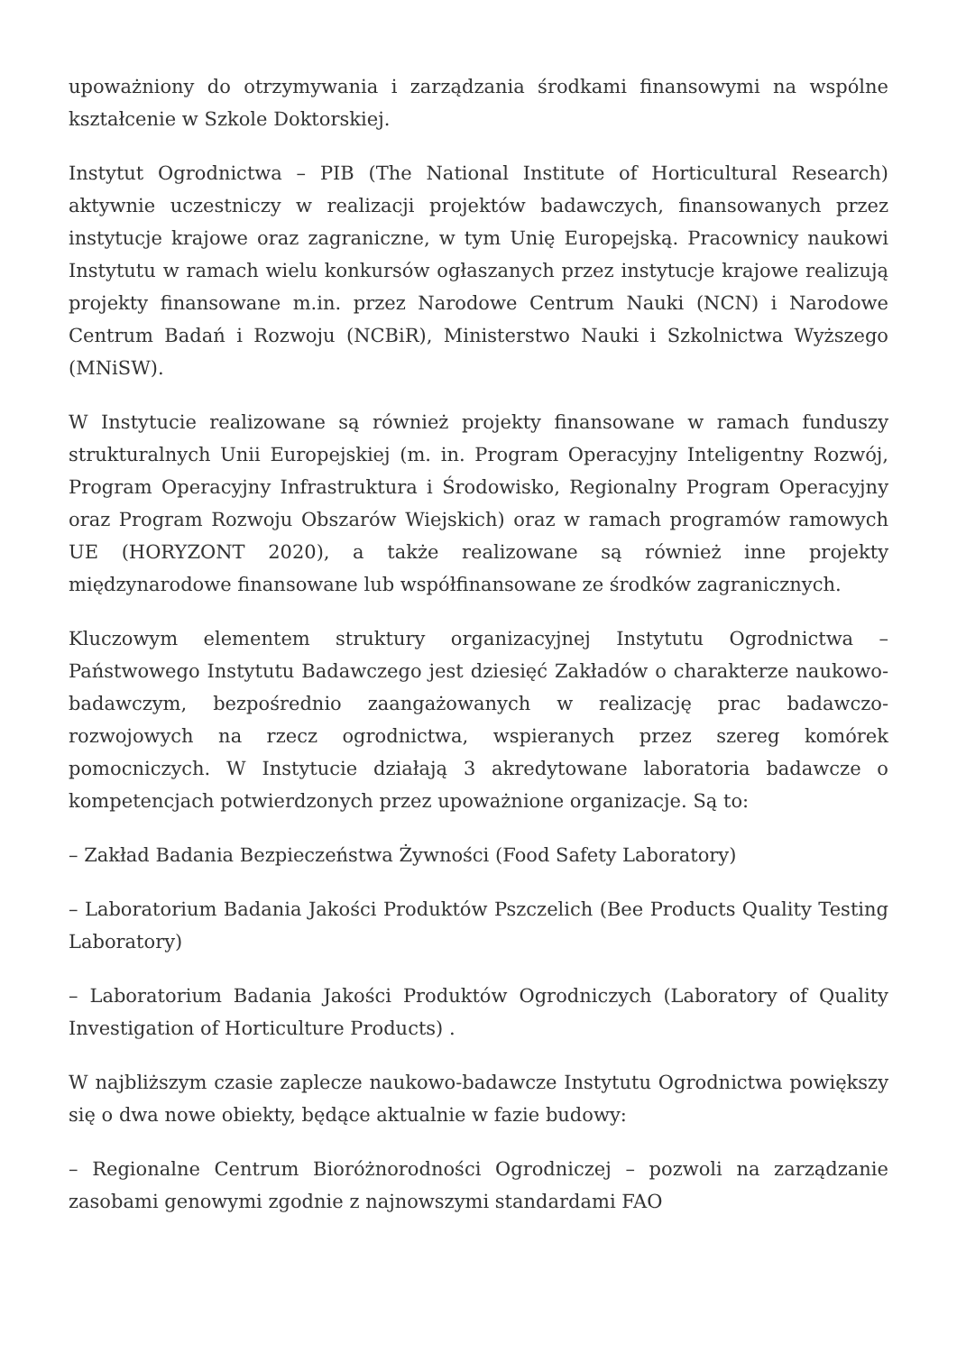upoważniony do otrzymywania i zarządzania środkami finansowymi na wspólne kształcenie w Szkole Doktorskiej.
Instytut Ogrodnictwa – PIB (The National Institute of Horticultural Research) aktywnie uczestniczy w realizacji projektów badawczych, finansowanych przez instytucje krajowe oraz zagraniczne, w tym Unię Europejską. Pracownicy naukowi Instytutu w ramach wielu konkursów ogłaszanych przez instytucje krajowe realizują projekty finansowane m.in. przez Narodowe Centrum Nauki (NCN) i Narodowe Centrum Badań i Rozwoju (NCBiR), Ministerstwo Nauki i Szkolnictwa Wyższego (MNiSW).
W Instytucie realizowane są również projekty finansowane w ramach funduszy strukturalnych Unii Europejskiej (m. in. Program Operacyjny Inteligentny Rozwój, Program Operacyjny Infrastruktura i Środowisko, Regionalny Program Operacyjny oraz Program Rozwoju Obszarów Wiejskich) oraz w ramach programów ramowych UE (HORYZONT 2020), a także realizowane są również inne projekty międzynarodowe finansowane lub współfinansowane ze środków zagranicznych.
Kluczowym elementem struktury organizacyjnej Instytutu Ogrodnictwa – Państwowego Instytutu Badawczego jest dziesięć Zakładów o charakterze naukowo-badawczym, bezpośrednio zaangażowanych w realizację prac badawczo-rozwojowych na rzecz ogrodnictwa, wspieranych przez szereg komórek pomocniczych. W Instytucie działają 3 akredytowane laboratoria badawcze o kompetencjach potwierdzonych przez upoważnione organizacje. Są to:
– Zakład Badania Bezpieczeństwa Żywności (Food Safety Laboratory)
– Laboratorium Badania Jakości Produktów Pszczelich (Bee Products Quality Testing Laboratory)
– Laboratorium Badania Jakości Produktów Ogrodniczych (Laboratory of Quality Investigation of Horticulture Products) .
W najbliższym czasie zaplecze naukowo-badawcze Instytutu Ogrodnictwa powiększy się o dwa nowe obiekty, będące aktualnie w fazie budowy:
– Regionalne Centrum Bioróżnorodności Ogrodniczej – pozwoli na zarządzanie zasobami genowymi zgodnie z najnowszymi standardami FAO